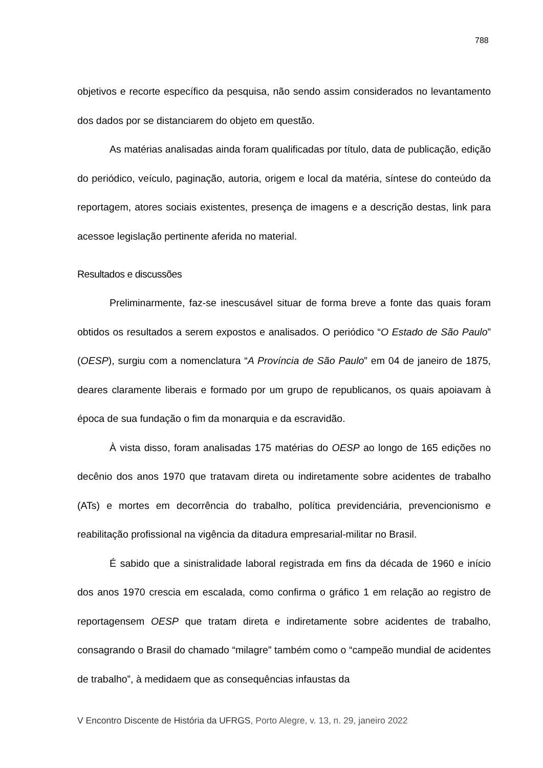788
objetivos e recorte específico da pesquisa, não sendo assim considerados no levantamento dos dados por se distanciarem do objeto em questão.
As matérias analisadas ainda foram qualificadas por título, data de publicação, edição do periódico, veículo, paginação, autoria, origem e local da matéria, síntese do conteúdo da reportagem, atores sociais existentes, presença de imagens e a descrição destas, link para acessoe legislação pertinente aferida no material.
Resultados e discussões
Preliminarmente, faz-se inescusável situar de forma breve a fonte das quais foram obtidos os resultados a serem expostos e analisados. O periódico “O Estado de São Paulo” (OESP), surgiu com a nomenclatura “A Província de São Paulo” em 04 de janeiro de 1875, deares claramente liberais e formado por um grupo de republicanos, os quais apoiavam à época de sua fundação o fim da monarquia e da escravidão.
À vista disso, foram analisadas 175 matérias do OESP ao longo de 165 edições no decênio dos anos 1970 que tratavam direta ou indiretamente sobre acidentes de trabalho (ATs) e mortes em decorrência do trabalho, política previdenciária, prevencionismo e reabilitação profissional na vigência da ditadura empresarial-militar no Brasil.
É sabido que a sinistralidade laboral registrada em fins da década de 1960 e início dos anos 1970 crescia em escalada, como confirma o gráfico 1 em relação ao registro de reportagensem OESP que tratam direta e indiretamente sobre acidentes de trabalho, consagrando o Brasil do chamado “milagre” também como o “campeão mundial de acidentes de trabalho”, à medidaem que as consequências infaustas da
V Encontro Discente de História da UFRGS, Porto Alegre, v. 13, n. 29, janeiro 2022